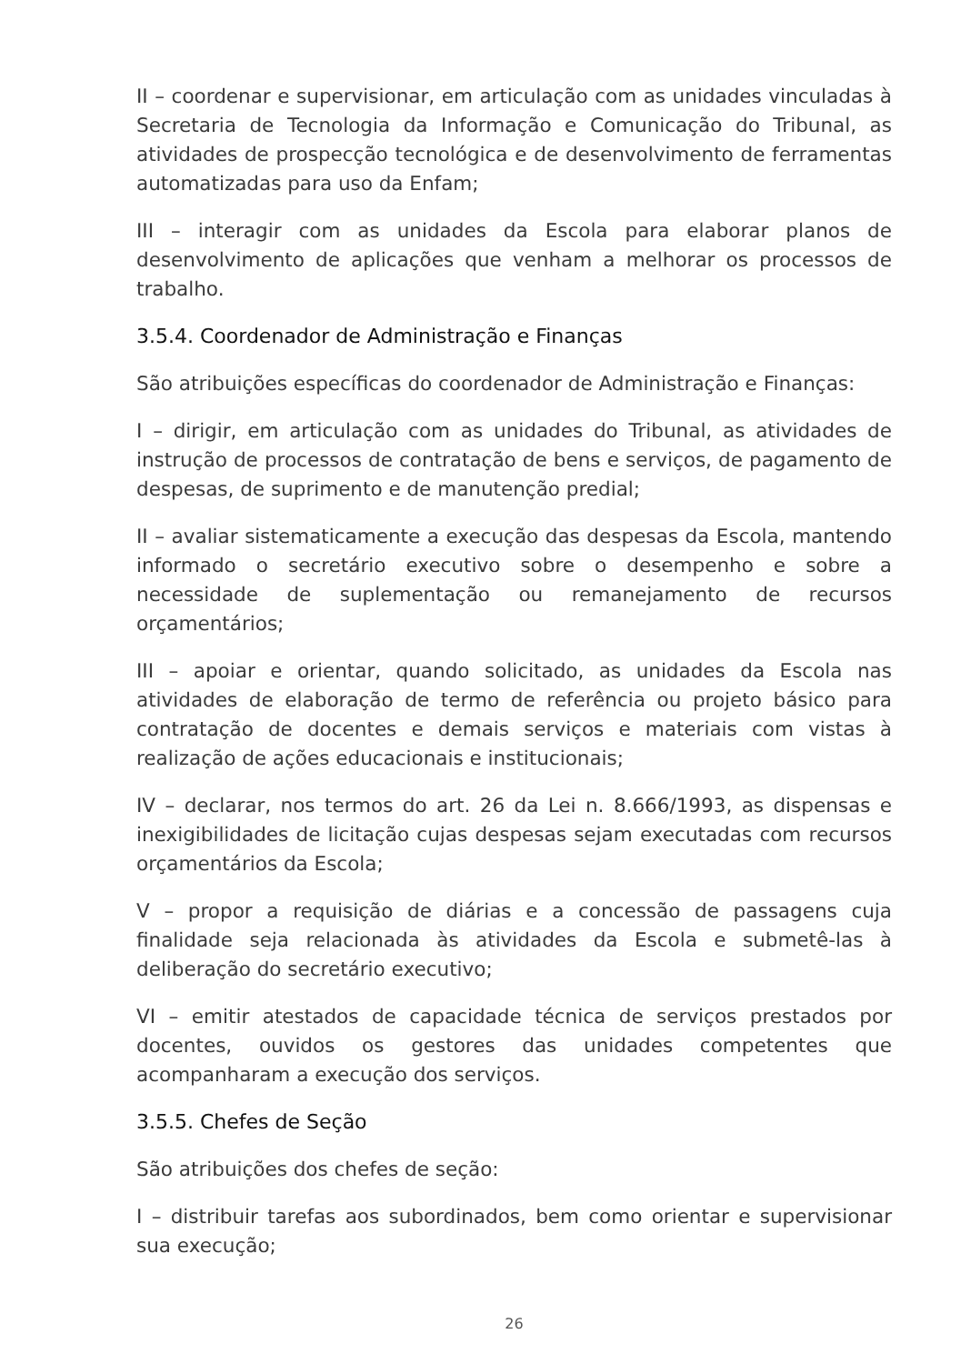II – coordenar e supervisionar, em articulação com as unidades vinculadas à Secretaria de Tecnologia da Informação e Comunicação do Tribunal, as atividades de prospecção tecnológica e de desenvolvimento de ferramentas automatizadas para uso da Enfam;
III – interagir com as unidades da Escola para elaborar planos de desenvolvimento de aplicações que venham a melhorar os processos de trabalho.
3.5.4. Coordenador de Administração e Finanças
São atribuições específicas do coordenador de Administração e Finanças:
I – dirigir, em articulação com as unidades do Tribunal, as atividades de instrução de processos de contratação de bens e serviços, de pagamento de despesas, de suprimento e de manutenção predial;
II – avaliar sistematicamente a execução das despesas da Escola, mantendo informado o secretário executivo sobre o desempenho e sobre a necessidade de suplementação ou remanejamento de recursos orçamentários;
III – apoiar e orientar, quando solicitado, as unidades da Escola nas atividades de elaboração de termo de referência ou projeto básico para contratação de docentes e demais serviços e materiais com vistas à realização de ações educacionais e institucionais;
IV – declarar, nos termos do art. 26 da Lei n. 8.666/1993, as dispensas e inexigibilidades de licitação cujas despesas sejam executadas com recursos orçamentários da Escola;
V – propor a requisição de diárias e a concessão de passagens cuja finalidade seja relacionada às atividades da Escola e submetê-las à deliberação do secretário executivo;
VI – emitir atestados de capacidade técnica de serviços prestados por docentes, ouvidos os gestores das unidades competentes que acompanharam a execução dos serviços.
3.5.5. Chefes de Seção
São atribuições dos chefes de seção:
I – distribuir tarefas aos subordinados, bem como orientar e supervisionar sua execução;
26